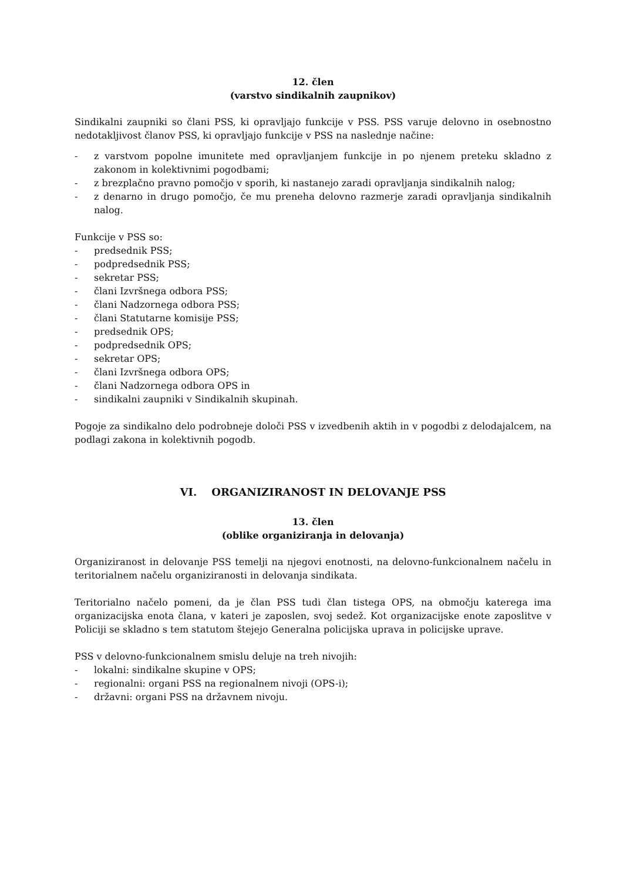12. člen
(varstvo sindikalnih zaupnikov)
Sindikalni zaupniki so člani PSS, ki opravljajo funkcije v PSS. PSS varuje delovno in osebnostno nedotakljivost članov PSS, ki opravljajo funkcije v PSS na naslednje načine:
- z varstvom popolne imunitete med opravljanjem funkcije in po njenem preteku skladno z zakonom in kolektivnimi pogodbami;
- z brezplačno pravno pomočjo v sporih, ki nastanejo zaradi opravljanja sindikalnih nalog;
- z denarno in drugo pomočjo, če mu preneha delovno razmerje zaradi opravljanja sindikalnih nalog.
Funkcije v PSS so:
- predsednik PSS;
- podpredsednik PSS;
- sekretar PSS;
- člani Izvršnega odbora PSS;
- člani Nadzornega odbora PSS;
- člani Statutarne komisije PSS;
- predsednik OPS;
- podpredsednik OPS;
- sekretar OPS;
- člani Izvršnega odbora OPS;
- člani Nadzornega odbora OPS in
- sindikalni zaupniki v Sindikalnih skupinah.
Pogoje za sindikalno delo podrobneje določi PSS v izvedbenih aktih in v pogodbi z delodajalcem, na podlagi zakona in kolektivnih pogodb.
VI. ORGANIZIRANOST IN DELOVANJE PSS
13. člen
(oblike organiziranja in delovanja)
Organiziranost in delovanje PSS temelji na njegovi enotnosti, na delovno-funkcionalnem načelu in teritorialnem načelu organiziranosti in delovanja sindikata.
Teritorialno načelo pomeni, da je član PSS tudi član tistega OPS, na območju katerega ima organizacijska enota člana, v kateri je zaposlen, svoj sedež. Kot organizacijske enote zaposlitve v Policiji se skladno s tem statutom štejejo Generalna policijska uprava in policijske uprave.
PSS v delovno-funkcionalnem smislu deluje na treh nivojih:
- lokalni: sindikalne skupine v OPS;
- regionalni: organi PSS na regionalnem nivoji (OPS-i);
- državni: organi PSS na državnem nivoju.